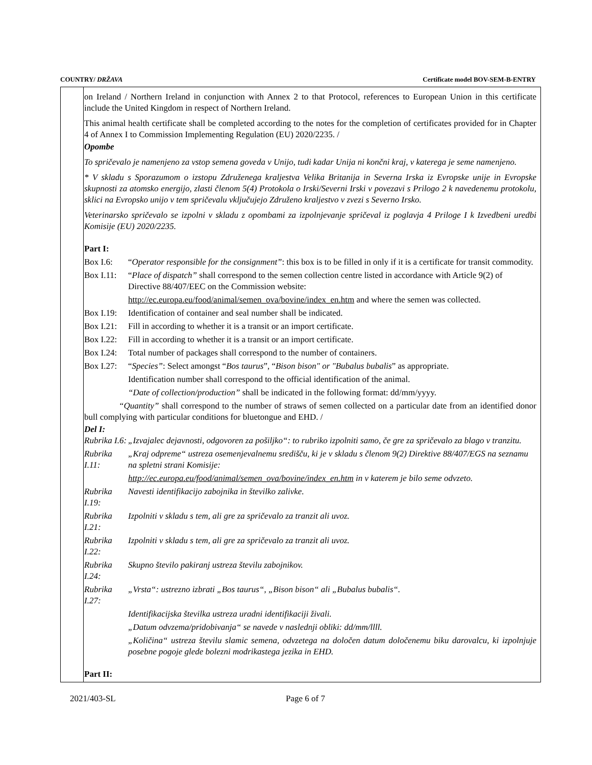COUNTRY/ DRŽAVA Certificate model BOV-SEM-B-ENTRY
on Ireland / Northern Ireland in conjunction with Annex 2 to that Protocol, references to European Union in this certificate include the United Kingdom in respect of Northern Ireland.
This animal health certificate shall be completed according to the notes for the completion of certificates provided for in Chapter 4 of Annex I to Commission Implementing Regulation (EU) 2020/2235. /
Opombe
To spričevalo je namenjeno za vstop semena goveda v Unijo, tudi kadar Unija ni končni kraj, v katerega je seme namenjeno.
* V skladu s Sporazumom o izstopu Združenega kraljestva Velika Britanija in Severna Irska iz Evropske unije in Evropske skupnosti za atomsko energijo, zlasti členom 5(4) Protokola o Irski/Severni Irski v povezavi s Prilogo 2 k navedenemu protokolu, sklici na Evropsko unijo v tem spričevalu vključujejo Združeno kraljestvo v zvezi s Severno Irsko.
Veterinarsko spričevalo se izpolni v skladu z opombami za izpolnjevanje spričeval iz poglavja 4 Priloge I k Izvedbeni uredbi Komisije (EU) 2020/2235.
Part I:
Box I.6: “Operator responsible for the consignment”: this box is to be filled in only if it is a certificate for transit commodity.
Box I.11: “Place of dispatch” shall correspond to the semen collection centre listed in accordance with Article 9(2) of Directive 88/407/EEC on the Commission website:
http://ec.europa.eu/food/animal/semen_ova/bovine/index_en.htm and where the semen was collected.
Box I.19: Identification of container and seal number shall be indicated.
Box I.21: Fill in according to whether it is a transit or an import certificate.
Box I.22: Fill in according to whether it is a transit or an import certificate.
Box I.24: Total number of packages shall correspond to the number of containers.
Box I.27: “Species”: Select amongst “Bos taurus”, “Bison bison" or "Bubalus bubalis” as appropriate.
Identification number shall correspond to the official identification of the animal.
“Date of collection/production” shall be indicated in the following format: dd/mm/yyyy.
“Quantity” shall correspond to the number of straws of semen collected on a particular date from an identified donor bull complying with particular conditions for bluetongue and EHD. /
Del I:
Rubrika I.6: „Izvajalec dejavnosti, odgovoren za pošiljko“: to rubriko izpolniti samo, če gre za spričevalo za blago v tranzitu.
Rubrika I.11: „Kraj odpreme“ ustreza osemenjevalnemu središču, ki je v skladu s členom 9(2) Direktive 88/407/EGS na seznamu na spletni strani Komisije:
http://ec.europa.eu/food/animal/semen_ova/bovine/index_en.htm in v katerem je bilo seme odvzeto.
Rubrika I.19: Navesti identifikacijo zabojnika in številko zalivke.
Rubrika I.21: Izpolniti v skladu s tem, ali gre za spričevalo za tranzit ali uvoz.
Rubrika I.22: Izpolniti v skladu s tem, ali gre za spričevalo za tranzit ali uvoz.
Rubrika I.24: Skupno število pakiranj ustreza številu zabojnikov.
Rubrika I.27: „Vrsta“: ustrezno izbrati „Bos taurus“, „Bison bison“ ali „Bubalus bubalis“.
Identifikacijska številka ustreza uradni identifikaciji živali.
„Datum odvzema/pridobivanja“ se navede v naslednji obliki: dd/mm/llll.
„Količina“ ustreza številu slamic semena, odvzetega na določen datum določenemu biku darovalcu, ki izpolnjuje posebne pogoje glede bolezni modrikastega jezika in EHD.
Part II:
2021/403-SL Page 6 of 7